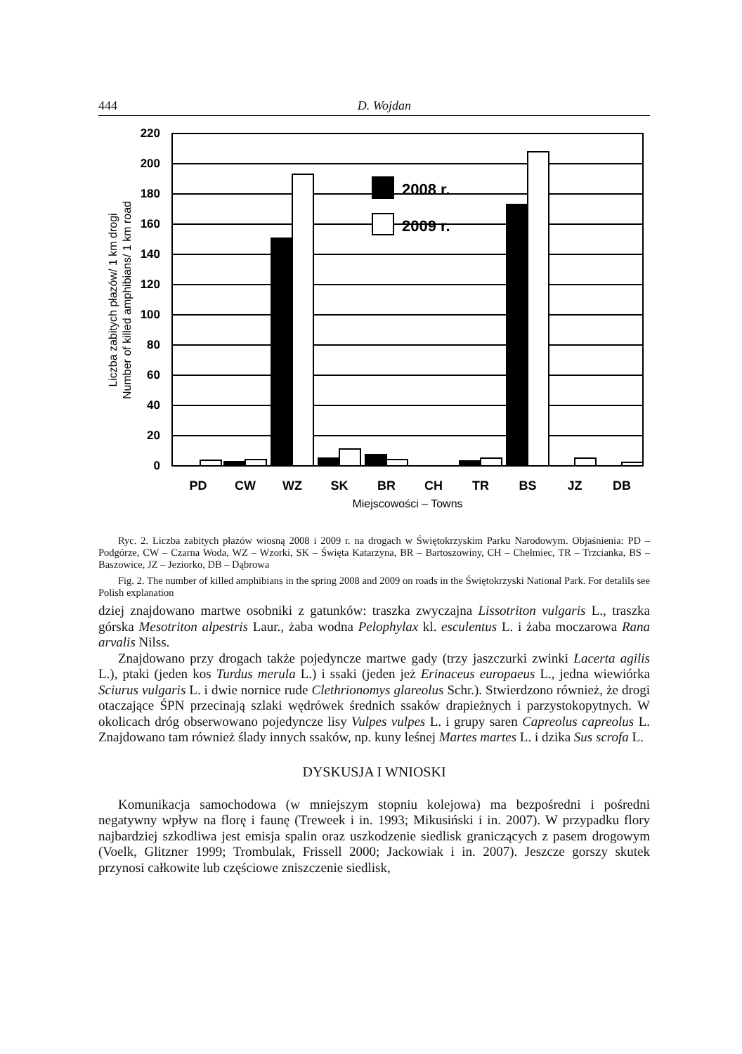444 D. Wojdan
220
200
180
160
140
120
100
80
60
40
20
0
2008 r.
2009 r.
PD
CW
WZ
SK
BR
CH
TR
BS
JZ
DB
Miejscowości – Towns
Liczba zabitych płazów/ 1 km drogi
Number of killed amphibians/ 1 km road
Ryc. 2. Liczba zabitych płazów wiosną 2008 i 2009 r. na drogach w Świętokrzyskim Parku Narodowym. Objaśnienia: PD – Podgórze, CW – Czarna Woda, WZ – Wzorki, SK – Święta Katarzyna, BR – Bartoszowiny, CH – Chełmiec, TR – Trzcianka, BS – Baszowice, JZ – Jeziorko, DB – Dąbrowa
Fig. 2. The number of killed amphibians in the spring 2008 and 2009 on roads in the Świętokrzyski National Park. For detalils see Polish explanation
dziej znajdowano martwe osobniki z gatunków: traszka zwyczajna Lissotriton vulgaris L., traszka górska Mesotriton alpestris Laur., żaba wodna Pelophylax kl. esculentus L. i żaba moczarowa Rana arvalis Nilss.
Znajdowano przy drogach także pojedyncze martwe gady (trzy jaszczurki zwinki Lacerta agilis L.), ptaki (jeden kos Turdus merula L.) i ssaki (jeden jeż Erinaceus europaeus L., jedna wiewiórka Sciurus vulgaris L. i dwie nornice rude Clethrionomys glareolus Schr.). Stwierdzono również, że drogi otaczające ŚPN przecinają szlaki wędrówek średnich ssaków drapieżnych i parzystokopytnych. W okolicach dróg obserwowano pojedyncze lisy Vulpes vulpes L. i grupy saren Capreolus capreolus L. Znajdowano tam również ślady innych ssaków, np. kuny leśnej Martes martes L. i dzika Sus scrofa L.
DYSKUSJA I WNIOSKI
Komunikacja samochodowa (w mniejszym stopniu kolejowa) ma bezpośredni i pośredni negatywny wpływ na florę i faunę (Treweek i in. 1993; Mikusiński i in. 2007). W przypadku flory najbardziej szkodliwa jest emisja spalin oraz uszkodzenie siedlisk graniczących z pasem drogowym (Voelk, Glitzner 1999; Trombulak, Frissell 2000; Jackowiak i in. 2007). Jeszcze gorszy skutek przynosi całkowite lub częściowe zniszczenie siedlisk,